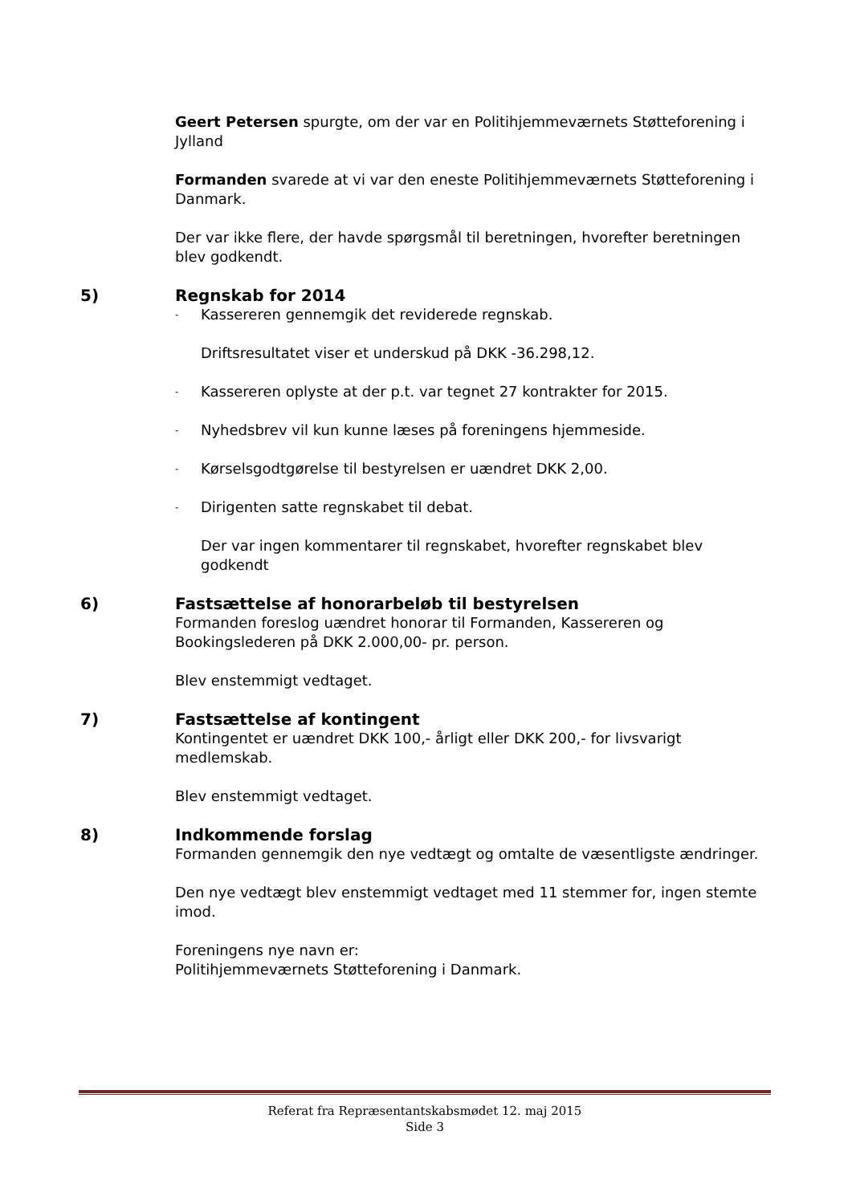Geert Petersen spurgte, om der var en Politihjemmeværnets Støtteforening i Jylland
Formanden svarede at vi var den eneste Politihjemmeværnets Støtteforening i Danmark.
Der var ikke flere, der havde spørgsmål til beretningen, hvorefter beretningen blev godkendt.
5) Regnskab for 2014
- Kassereren gennemgik det reviderede regnskab.
Driftsresultatet viser et underskud på DKK -36.298,12.
- Kassereren oplyste at der p.t. var tegnet 27 kontrakter for 2015.
- Nyhedsbrev vil kun kunne læses på foreningens hjemmeside.
- Kørselsgodtgørelse til bestyrelsen er uændret DKK 2,00.
- Dirigenten satte regnskabet til debat.
Der var ingen kommentarer til regnskabet, hvorefter regnskabet blev godkendt
6) Fastsættelse af honorarbeløb til bestyrelsen
Formanden foreslog uændret honorar til Formanden, Kassereren og Bookingslederen på DKK 2.000,00- pr. person.
Blev enstemmigt vedtaget.
7) Fastsættelse af kontingent
Kontingentet er uændret DKK 100,- årligt eller DKK 200,- for livsvarigt medlemskab.
Blev enstemmigt vedtaget.
8) Indkommende forslag
Formanden gennemgik den nye vedtægt og omtalte de væsentligste ændringer.
Den nye vedtægt blev enstemmigt vedtaget med 11 stemmer for, ingen stemte imod.
Foreningens nye navn er:
Politihjemmeværnets Støtteforening i Danmark.
Referat fra Repræsentantskabsmødet 12. maj 2015
Side 3